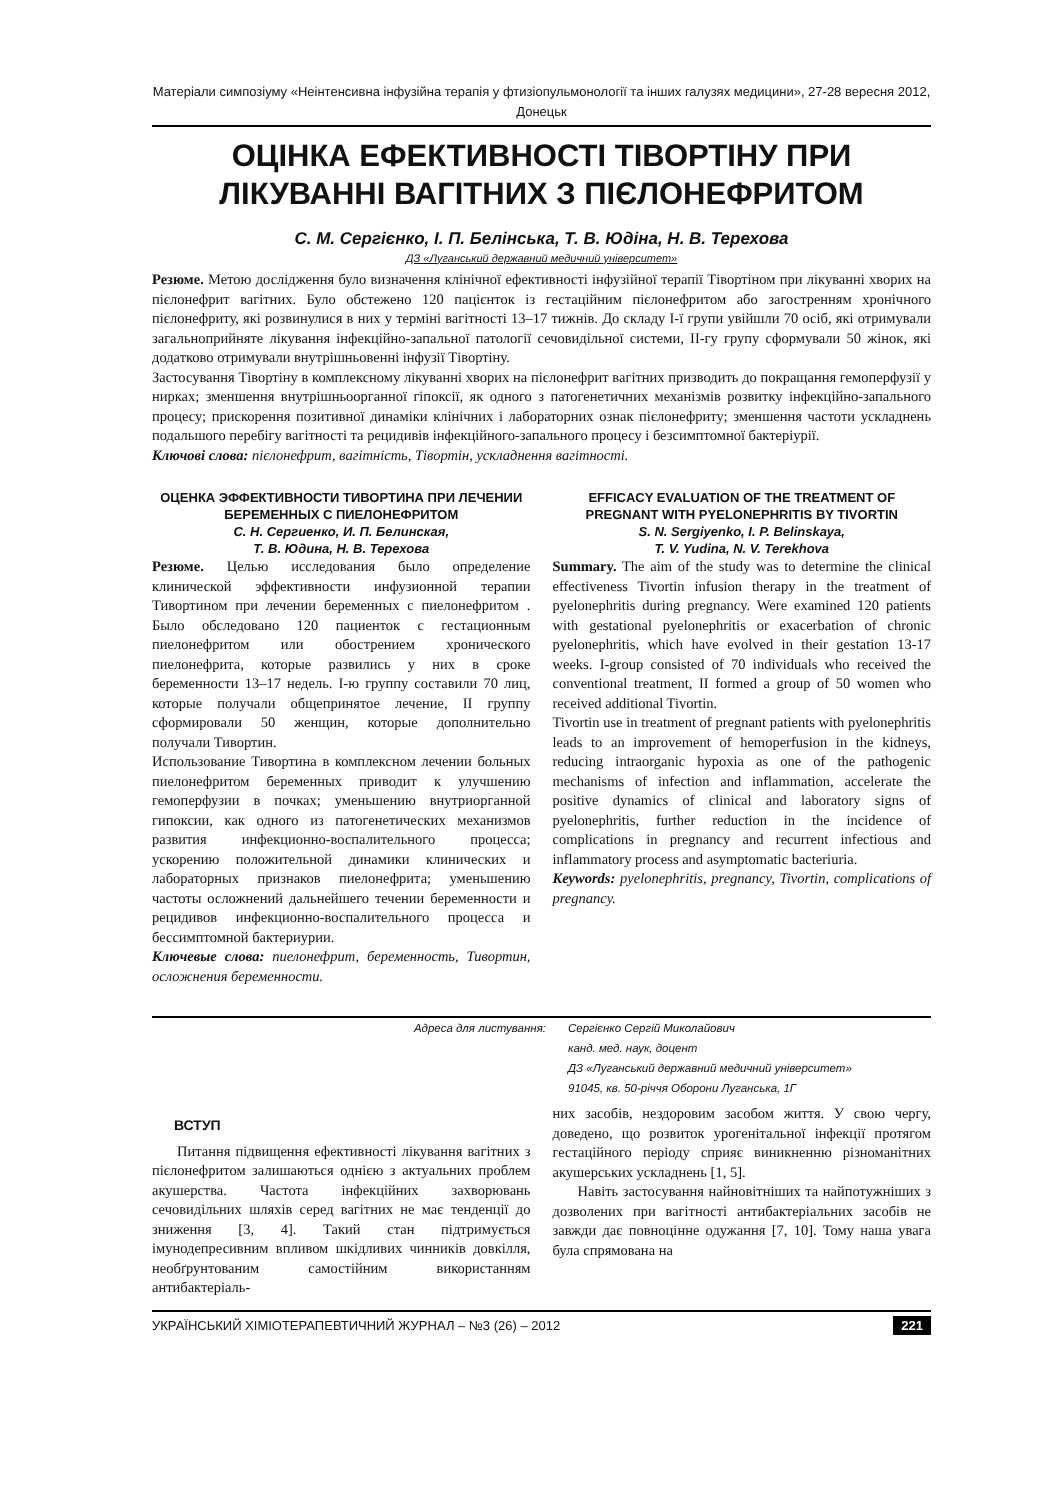Матеріали симпозіуму «Неінтенсивна інфузійна терапія у фтизіопульмонології та інших галузях медицини», 27-28 вересня 2012, Донецьк
ОЦІНКА ЕФЕКТИВНОСТІ ТІВОРТІНУ ПРИ ЛІКУВАННІ ВАГІТНИХ З ПІЄЛОНЕФРИТОМ
С. М. Сергієнко, І. П. Белінська, Т. В. Юдіна, Н. В. Терехова
ДЗ «Луганський державний медичний університет»
Резюме. Метою дослідження було визначення клінічної ефективності інфузійної терапії Тівортіном при лікуванні хворих на пієлонефрит вагітних. Було обстежено 120 пацієнток із гестаційним пієлонефритом або загостренням хронічного пієлонефриту, які розвинулися в них у терміні вагітності 13–17 тижнів. До складу І-ї групи увійшли 70 осіб, які отримували загальноприйняте лікування інфекційно-запальної патології сечовидільної системи, ІІ-гу групу сформували 50 жінок, які додатково отримували внутрішньовенні інфузії Тівортіну.
Застосування Тівортіну в комплексному лікуванні хворих на пієлонефрит вагітних призводить до покращання гемоперфузії у нирках; зменшення внутрішньоорганної гіпоксії, як одного з патогенетичних механізмів розвитку інфекційно-запального процесу; прискорення позитивної динаміки клінічних і лабораторних ознак пієлонефриту; зменшення частоти ускладнень подальшого перебігу вагітності та рецидивів інфекційного-запального процесу і безсимптомної бактеріурії.
Ключові слова: пієлонефрит, вагітність, Тівортін, ускладнення вагітності.
ОЦЕНКА ЭФФЕКТИВНОСТИ ТИВОРТИНА ПРИ ЛЕЧЕНИИ БЕРЕМЕННЫХ С ПИЕЛОНЕФРИТОМ
С. Н. Сергиенко, И. П. Белинская,
Т. В. Юдина, Н. В. Терехова
Резюме. Целью исследования было определение клинической эффективности инфузионной терапии Тивортином при лечении беременных с пиелонефритом . Было обследовано 120 пациенток с гестационным пиелонефритом или обострением хронического пиелонефрита, которые развились у них в сроке беременности 13–17 недель. І-ю группу составили 70 лиц, которые получали общепринятое лечение, ІІ группу сформировали 50 женщин, которые дополнительно получали Тивортин.
Использование Тивортина в комплексном лечении больных пиелонефритом беременных приводит к улучшению гемоперфузии в почках; уменьшению внутриорганной гипоксии, как одного из патогенетических механизмов развития инфекционно-воспалительного процесса; ускорению положительной динамики клинических и лабораторных признаков пиелонефрита; уменьшению частоты осложнений дальнейшего течении беременности и рецидивов инфекционно-воспалительного процесса и бессимптомной бактериурии.
Ключевые слова: пиелонефрит, беременность, Тивортин, осложнения беременности.
EFFICACY EVALUATION OF THE TREATMENT OF PREGNANT WITH PYELONEPHRITIS BY TIVORTIN
S. N. Sergiyenko, I. P. Belinskaya,
T. V. Yudina, N. V. Terekhova
Summary. The aim of the study was to determine the clinical effectiveness Tivortin infusion therapy in the treatment of pyelonephritis during pregnancy. Were examined 120 patients with gestational pyelonephritis or exacerbation of chronic pyelonephritis, which have evolved in their gestation 13-17 weeks. I-group consisted of 70 individuals who received the conventional treatment, II formed a group of 50 women who received additional Tivortin.
Tivortin use in treatment of pregnant patients with pyelonephritis leads to an improvement of hemoperfusion in the kidneys, reducing intraorganic hypoxia as one of the pathogenic mechanisms of infection and inflammation, accelerate the positive dynamics of clinical and laboratory signs of pyelonephritis, further reduction in the incidence of complications in pregnancy and recurrent infectious and inflammatory process and asymptomatic bacteriuria.
Keywords: pyelonephritis, pregnancy, Tivortin, complications of pregnancy.
Адреса для листування: Сергієнко Сергій Миколайович
канд. мед. наук, доцент
ДЗ «Луганський державний медичний університет»
91045, кв. 50-річчя Оборони Луганська, 1Г
ВСТУП
Питання підвищення ефективності лікування вагітних з пієлонефритом залишаються однією з актуальних проблем акушерства. Частота інфекційних захворювань сечовидільних шляхів серед вагітних не має тенденції до зниження [3, 4]. Такий стан підтримується імунодепресивним впливом шкідливих чинників довкілля, необґрунтованим самостійним використанням антибактеріаль-
них засобів, нездоровим засобом життя. У свою чергу, доведено, що розвиток урогенітальної інфекції протягом гестаційного періоду сприяє виникненню різноманітних акушерських ускладнень [1, 5].
Навіть застосування найновітніших та найпотужніших з дозволених при вагітності антибактеріальних засобів не завжди дає повноцінне одужання [7, 10]. Тому наша увага була спрямована на
УКРАЇНСЬКИЙ ХІМІОТЕРАПЕВТИЧНИЙ ЖУРНАЛ – №3 (26) – 2012 221